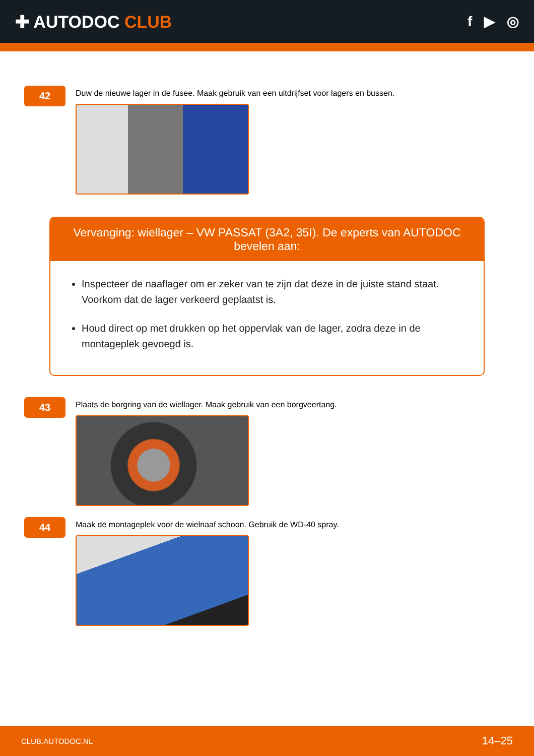✚ AUTODOC CLUB
f ▶ ◎
42
Duw de nieuwe lager in de fusee. Maak gebruik van een uitdrijfset voor lagers en bussen.
Vervanging: wiellager – VW PASSAT (3A2, 35I). De experts van AUTODOC bevelen aan:
Inspecteer de naaflager om er zeker van te zijn dat deze in de juiste stand staat. Voorkom dat de lager verkeerd geplaatst is.
Houd direct op met drukken op het oppervlak van de lager, zodra deze in de montageplek gevoegd is.
43
Plaats de borgring van de wiellager. Maak gebruik van een borgveertang.
44
Maak de montageplek voor de wielnaaf schoon. Gebruik de WD-40 spray.
CLUB.AUTODOC.NL 14–25